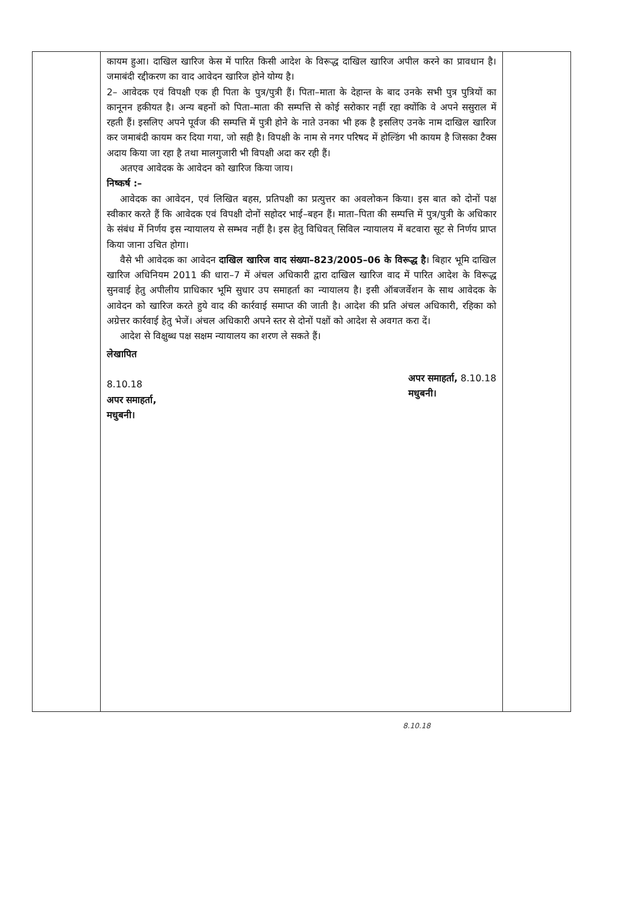| | कायम हुआ। दाखिल खारिज केस में पारित किसी आदेश के विरूद्ध दाखिल खारिज अपील करने का प्रावधान है। जमाबंदी रद्दीकरण का वाद आवेदन खारिज होने योग्य है। 2– आवेदक एवं विपक्षी एक ही पिता के पुत्र/पुत्री हैं। पिता–माता के देहान्त के बाद उनके सभी पुत्र पुत्रियों का कानूनन हकीयत है। अन्य बहनों को पिता–माता की सम्पत्ति से कोई सरोकार नहीं रहा क्योंकि वे अपने ससुराल में रहती हैं। इसलिए अपने पूर्वज की सम्पत्ति में पुत्री होने के नाते उनका भी हक है इसलिए उनके नाम दाखिल खारिज कर जमाबंदी कायम कर दिया गया, जो सही है। विपक्षी के नाम से नगर परिषद में होल्डिंग भी कायम है जिसका टैक्स अदाय किया जा रहा है तथा मालगुजारी भी विपक्षी अदा कर रही हैं। अतएव आवेदक के आवेदन को खारिज किया जाय। निष्कर्ष :– आवेदक का आवेदन, एवं लिखित बहस, प्रतिपक्षी का प्रत्युत्तर का अवलोकन किया। इस बात को दोनों पक्ष स्वीकार करते हैं कि आवेदक एवं विपक्षी दोनों सहोदर भाई–बहन हैं। माता–पिता की सम्पत्ति में पुत्र/पुत्री के अधिकार के संबंध में निर्णय इस न्यायालय से सम्भव नहीं है। इस हेतु विधिवत् सिविल न्यायालय में बटवारा सूट से निर्णय प्राप्त किया जाना उचित होगा। वैसे भी आवेदक का आवेदन दाखिल खारिज वाद संख्या–823/2005–06 के विरूद्ध है । बिहार भूमि दाखिल खारिज अधिनियम 2011 की धारा–7 में अंचल अधिकारी द्वारा दाखिल खारिज वाद में पारित आदेश के विरूद्ध सुनवाई हेतु अपीलीय प्राधिकार भूमि सुधार उप समाहर्ता का न्यायालय है। इसी ऑबजर्वेशन के साथ आवेदक के आवेदन को खारिज करते हुये वाद की कार्रवाई समाप्त की जाती है। आदेश की प्रति अंचल अधिकारी, रहिका को अग्रेत्तर कार्रवाई हेतु भेजें। अंचल अधिकारी अपने स्तर से दोनों पक्षों को आदेश से अवगत करा दें। आदेश से विक्षुब्ध पक्ष सक्षम न्यायालय का शरण ले सकते हैं। लेखापित 8.10.18 अपर समाहर्ता, मधुबनी। अपर समाहर्ता, 8.10.18 मधुबनी। | |
8.10.18